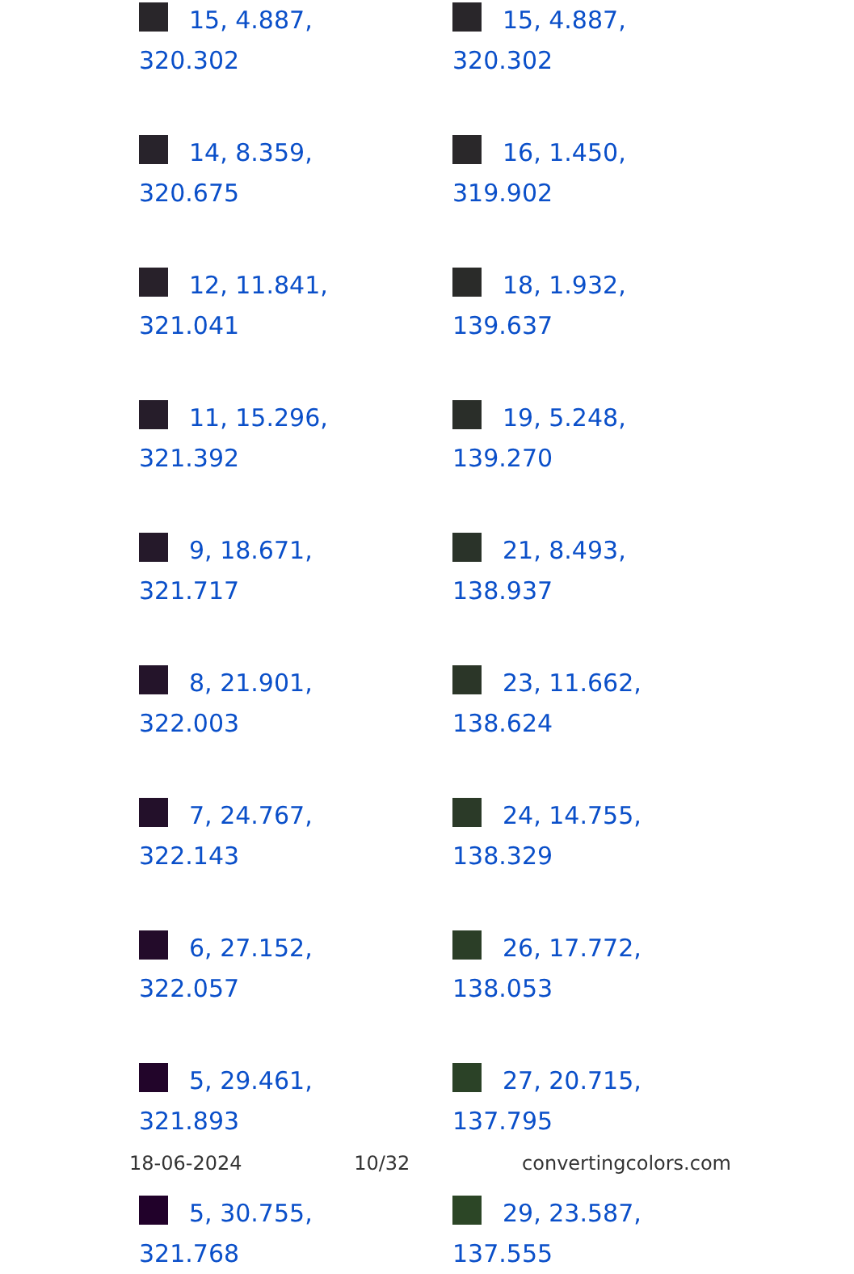15, 4.887, 320.302
14, 8.359, 320.675
12, 11.841, 321.041
11, 15.296, 321.392
9, 18.671, 321.717
8, 21.901, 322.003
7, 24.767, 322.143
6, 27.152, 322.057
5, 29.461, 321.893
5, 30.755, 321.768
15, 4.887, 320.302
16, 1.450, 319.902
18, 1.932, 139.637
19, 5.248, 139.270
21, 8.493, 138.937
23, 11.662, 138.624
24, 14.755, 138.329
26, 17.772, 138.053
27, 20.715, 137.795
29, 23.587, 137.555
18-06-2024 10/32 convertingcolors.com